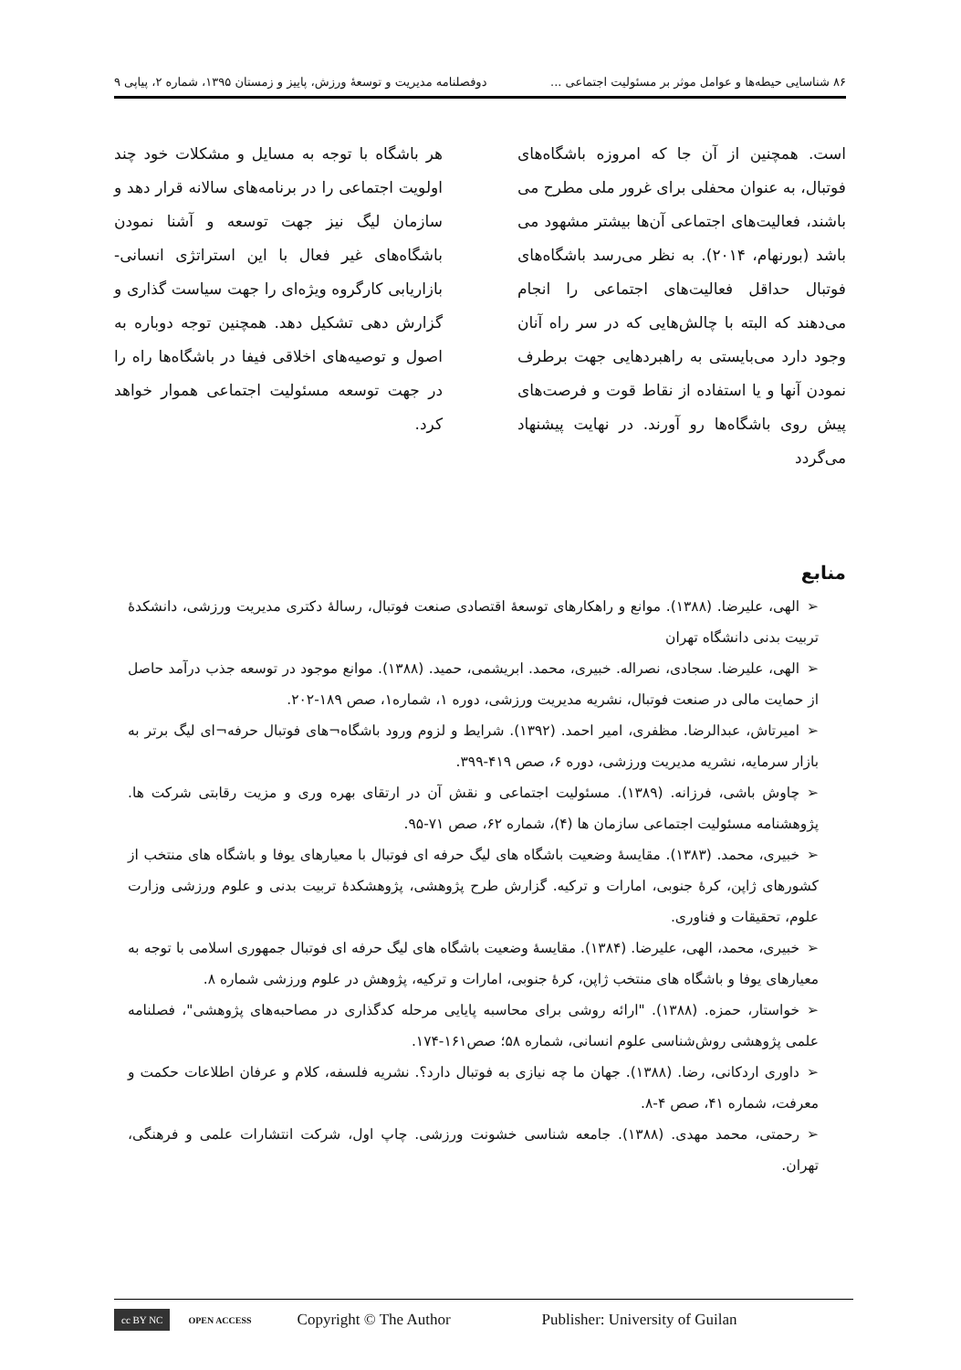۸۶ شناسایی حیطه‌ها و عوامل موثر بر مسئولیت اجتماعی ... دوفصلنامه مدیریت و توسعهٔ ورزش، پاییز و زمستان ۱۳۹۵، شماره ۲، پیاپی ۹
است. همچنین از آن جا که امروزه باشگاه‌های فوتبال، به عنوان محفلی برای غرور ملی مطرح می باشند، فعالیت‌های اجتماعی آن‌ها بیشتر مشهود می باشد (بورنهام، ۲۰۱۴). به نظر می‌رسد باشگاه‌های فوتبال حداقل فعالیت‌های اجتماعی را انجام می‌دهند که البته با چالش‌هایی که در سر راه آنان وجود دارد می‌بایستی به راهبردهایی جهت برطرف نمودن آنها و یا استفاده از نقاط قوت و فرصت‌های پیش روی باشگاه‌ها رو آورند. در نهایت پیشنهاد می‌گردد
هر باشگاه با توجه به مسایل و مشکلات خود چند اولویت اجتماعی را در برنامه‌های سالانه قرار دهد و سازمان لیگ نیز جهت توسعه و آشنا نمودن باشگاه‌های غیر فعال با این استراتژی انسانی- بازاریابی کارگروه ویژه‌ای را جهت سیاست گذاری و گزارش دهی تشکیل دهد. همچنین توجه دوباره به اصول و توصیه‌های اخلاقی فیفا در باشگاه‌ها راه را در جهت توسعه مسئولیت اجتماعی هموار خواهد کرد.
منابع
➢الهی، علیرضا. (۱۳۸۸). موانع و راهکارهای توسعهٔ اقتصادی صنعت فوتبال، رسالهٔ دکتری مدیریت ورزشی، دانشکدهٔ تربیت بدنی دانشگاه تهران
➢الهی، علیرضا. سجادی، نصراله. خبیری، محمد. ابریشمی، حمید. (۱۳۸۸). موانع موجود در توسعه جذب درآمد حاصل از حمایت مالی در صنعت فوتبال، نشریه مدیریت ورزشی، دوره ۱، شماره۱، صص ۱۸۹-۲۰۲.
➢امیرتاش، عبدالرضا. مظفری، امیر احمد. (۱۳۹۲). شرایط و لزوم ورود باشگاه¬های فوتبال حرفه¬ای لیگ برتر به بازار سرمایه، نشریه مدیریت ورزشی، دوره ۶، صص ۴۱۹-۳۹۹.
➢چاوش باشی، فرزانه. (۱۳۸۹). مسئولیت اجتماعی و نقش آن در ارتقای بهره وری و مزیت رقابتی شرکت ها. پژوهشنامه مسئولیت اجتماعی سازمان ها (۴)، شماره ۶۲، صص ۷۱-۹۵.
➢خبیری، محمد. (۱۳۸۳). مقایسهٔ وضعیت باشگاه های لیگ حرفه ای فوتبال با معیارهای یوفا و باشگاه های منتخب از کشورهای ژاپن، کرهٔ جنوبی، امارات و ترکیه. گزارش طرح پژوهشی، پژوهشکدهٔ تربیت بدنی و علوم ورزشی وزارت علوم، تحقیقات و فناوری.
➢خبیری، محمد، الهی، علیرضا. (۱۳۸۴). مقایسهٔ وضعیت باشگاه های لیگ حرفه ای فوتبال جمهوری اسلامی با توجه به معیارهای یوفا و باشگاه های منتخب ژاپن، کرهٔ جنوبی، امارات و ترکیه، پژوهش در علوم ورزشی شماره ۸.
➢خواستار، حمزه. (۱۳۸۸). "ارائه روشی برای محاسبه پایایی مرحله کدگذاری در مصاحبه‌های پژوهشی"، فصلنامه علمی پژوهشی روش‌شناسی علوم انسانی، شماره ۵۸؛ صص۱۶۱-۱۷۴.
➢داوری اردکانی، رضا. (۱۳۸۸). جهان ما چه نیازی به فوتبال دارد؟. نشریه فلسفه، کلام و عرفان اطلاعات حکمت و معرفت، شماره ۴۱، صص ۴-۸.
➢رحمتی، محمد مهدی. (۱۳۸۸). جامعه شناسی خشونت ورزشی. چاپ اول، شرکت انتشارات علمی و فرهنگی، تهران.
cc BY NC OPEN ACCESS Copyright © The Author Publisher: University of Guilan